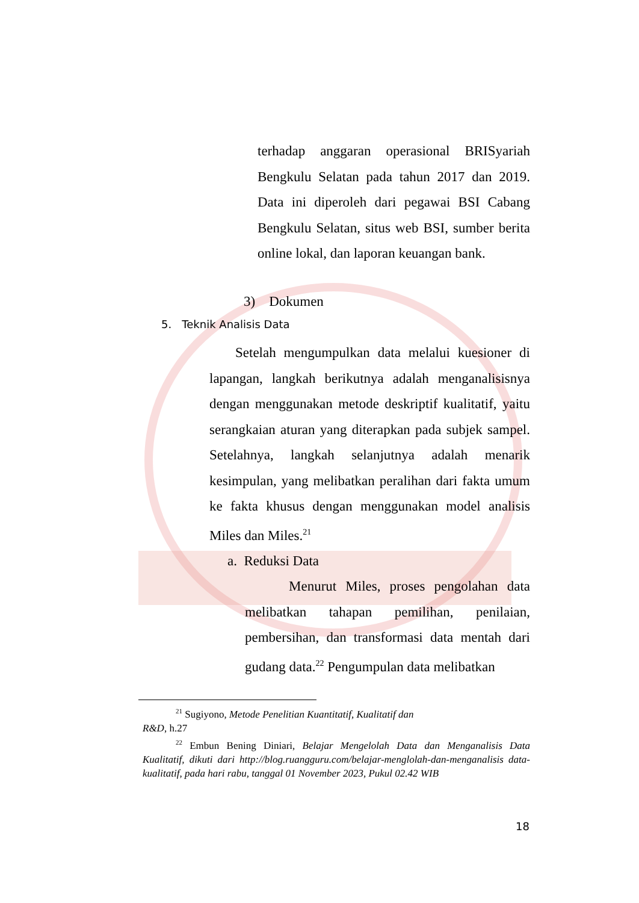terhadap anggaran operasional BRISyariah Bengkulu Selatan pada tahun 2017 dan 2019. Data ini diperoleh dari pegawai BSI Cabang Bengkulu Selatan, situs web BSI, sumber berita online lokal, dan laporan keuangan bank.
3) Dokumen
5. Teknik Analisis Data
Setelah mengumpulkan data melalui kuesioner di lapangan, langkah berikutnya adalah menganalisisnya dengan menggunakan metode deskriptif kualitatif, yaitu serangkaian aturan yang diterapkan pada subjek sampel. Setelahnya, langkah selanjutnya adalah menarik kesimpulan, yang melibatkan peralihan dari fakta umum ke fakta khusus dengan menggunakan model analisis Miles dan Miles.<sup>21</sup>
a. Reduksi Data
Menurut Miles, proses pengolahan data melibatkan tahapan pemilihan, penilaian, pembersihan, dan transformasi data mentah dari gudang data.<sup>22</sup> Pengumpulan data melibatkan
<sup>21</sup> Sugiyono, Metode Penelitian Kuantitatif, Kualitatif dan
R&D, h.27
<sup>22</sup> Embun Bening Diniari, Belajar Mengelolah Data dan Menganalisis Data Kualitatif, dikuti dari http://blog.ruangguru.com/belajar-menglolah-dan-menganalisis data-kualitatif, pada hari rabu, tanggal 01 November 2023, Pukul 02.42 WIB
18